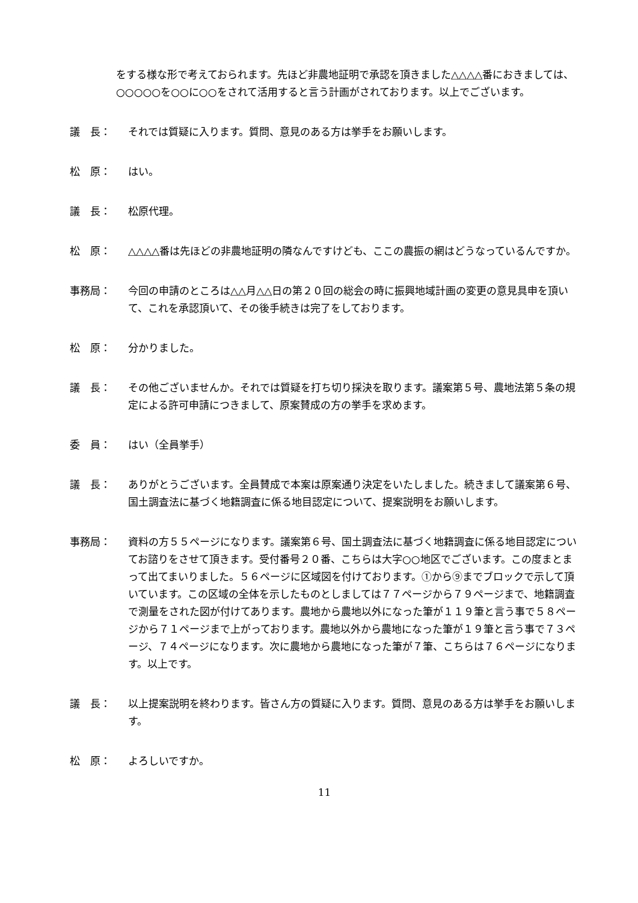をする様な形で考えておられます。先ほど非農地証明で承認を頂きました△△△△番におきましては、○○○○○を○○に○○をされて活用すると言う計画がされております。以上でございます。
議　長： それでは質疑に入ります。質問、意見のある方は挙手をお願いします。
松　原： はい。
議　長： 松原代理。
松　原： △△△△番は先ほどの非農地証明の隣なんですけども、ここの農振の網はどうなっているんですか。
事務局： 今回の申請のところは△△月△△日の第２０回の総会の時に振興地域計画の変更の意見具申を頂いて、これを承認頂いて、その後手続きは完了をしております。
松　原： 分かりました。
議　長： その他ございませんか。それでは質疑を打ち切り採決を取ります。議案第５号、農地法第５条の規定による許可申請につきまして、原案賛成の方の挙手を求めます。
委　員： はい（全員挙手）
議　長： ありがとうございます。全員賛成で本案は原案通り決定をいたしました。続きまして議案第６号、国土調査法に基づく地籍調査に係る地目認定について、提案説明をお願いします。
事務局： 資料の方５５ページになります。議案第６号、国土調査法に基づく地籍調査に係る地目認定についてお諮りをさせて頂きます。受付番号２０番、こちらは大字○○地区でございます。この度まとまって出てまいりました。５６ページに区域図を付けております。①から⑨までブロックで示して頂いています。この区域の全体を示したものとしましては７７ページから７９ページまで、地籍調査で測量をされた図が付けてあります。農地から農地以外になった筆が１１９筆と言う事で５８ページから７１ページまで上がっております。農地以外から農地になった筆が１９筆と言う事で７３ページ、７４ページになります。次に農地から農地になった筆が７筆、こちらは７６ページになります。以上です。
議　長： 以上提案説明を終わります。皆さん方の質疑に入ります。質問、意見のある方は挙手をお願いします。
松　原： よろしいですか。
11